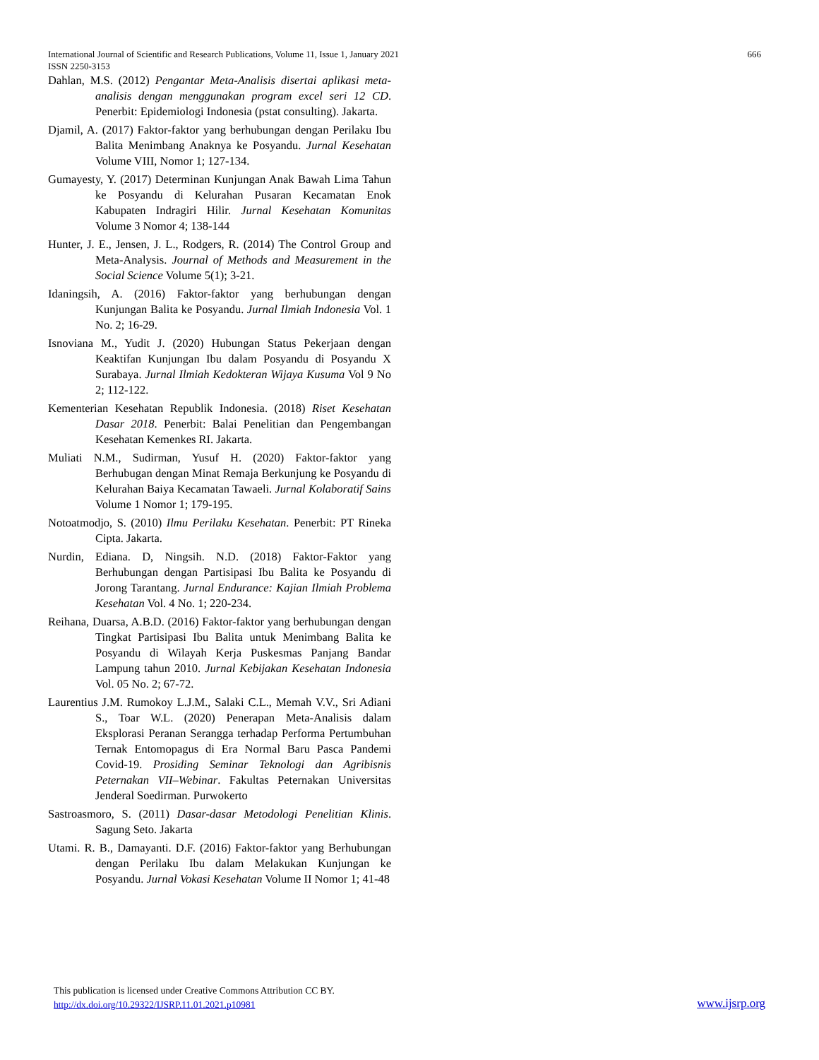International Journal of Scientific and Research Publications, Volume 11, Issue 1, January 2021 666
ISSN 2250-3153
Dahlan, M.S. (2012) Pengantar Meta-Analisis disertai aplikasi meta-analisis dengan menggunakan program excel seri 12 CD. Penerbit: Epidemiologi Indonesia (pstat consulting). Jakarta.
Djamil, A. (2017) Faktor-faktor yang berhubungan dengan Perilaku Ibu Balita Menimbang Anaknya ke Posyandu. Jurnal Kesehatan Volume VIII, Nomor 1; 127-134.
Gumayesty, Y. (2017) Determinan Kunjungan Anak Bawah Lima Tahun ke Posyandu di Kelurahan Pusaran Kecamatan Enok Kabupaten Indragiri Hilir. Jurnal Kesehatan Komunitas Volume 3 Nomor 4; 138-144
Hunter, J. E., Jensen, J. L., Rodgers, R. (2014) The Control Group and Meta-Analysis. Journal of Methods and Measurement in the Social Science Volume 5(1); 3-21.
Idaningsih, A. (2016) Faktor-faktor yang berhubungan dengan Kunjungan Balita ke Posyandu. Jurnal Ilmiah Indonesia Vol. 1 No. 2; 16-29.
Isnoviana M., Yudit J. (2020) Hubungan Status Pekerjaan dengan Keaktifan Kunjungan Ibu dalam Posyandu di Posyandu X Surabaya. Jurnal Ilmiah Kedokteran Wijaya Kusuma Vol 9 No 2; 112-122.
Kementerian Kesehatan Republik Indonesia. (2018) Riset Kesehatan Dasar 2018. Penerbit: Balai Penelitian dan Pengembangan Kesehatan Kemenkes RI. Jakarta.
Muliati N.M., Sudirman, Yusuf H. (2020) Faktor-faktor yang Berhubugan dengan Minat Remaja Berkunjung ke Posyandu di Kelurahan Baiya Kecamatan Tawaeli. Jurnal Kolaboratif Sains Volume 1 Nomor 1; 179-195.
Notoatmodjo, S. (2010) Ilmu Perilaku Kesehatan. Penerbit: PT Rineka Cipta. Jakarta.
Nurdin, Ediana. D, Ningsih. N.D. (2018) Faktor-Faktor yang Berhubungan dengan Partisipasi Ibu Balita ke Posyandu di Jorong Tarantang. Jurnal Endurance: Kajian Ilmiah Problema Kesehatan Vol. 4 No. 1; 220-234.
Reihana, Duarsa, A.B.D. (2016) Faktor-faktor yang berhubungan dengan Tingkat Partisipasi Ibu Balita untuk Menimbang Balita ke Posyandu di Wilayah Kerja Puskesmas Panjang Bandar Lampung tahun 2010. Jurnal Kebijakan Kesehatan Indonesia Vol. 05 No. 2; 67-72.
Laurentius J.M. Rumokoy L.J.M., Salaki C.L., Memah V.V., Sri Adiani S., Toar W.L. (2020) Penerapan Meta-Analisis dalam Eksplorasi Peranan Serangga terhadap Performa Pertumbuhan Ternak Entomopagus di Era Normal Baru Pasca Pandemi Covid-19. Prosiding Seminar Teknologi dan Agribisnis Peternakan VII–Webinar. Fakultas Peternakan Universitas Jenderal Soedirman. Purwokerto
Sastroasmoro, S. (2011) Dasar-dasar Metodologi Penelitian Klinis. Sagung Seto. Jakarta
Utami. R. B., Damayanti. D.F. (2016) Faktor-faktor yang Berhubungan dengan Perilaku Ibu dalam Melakukan Kunjungan ke Posyandu. Jurnal Vokasi Kesehatan Volume II Nomor 1; 41-48
This publication is licensed under Creative Commons Attribution CC BY.
http://dx.doi.org/10.29322/IJSRP.11.01.2021.p10981
www.ijsrp.org